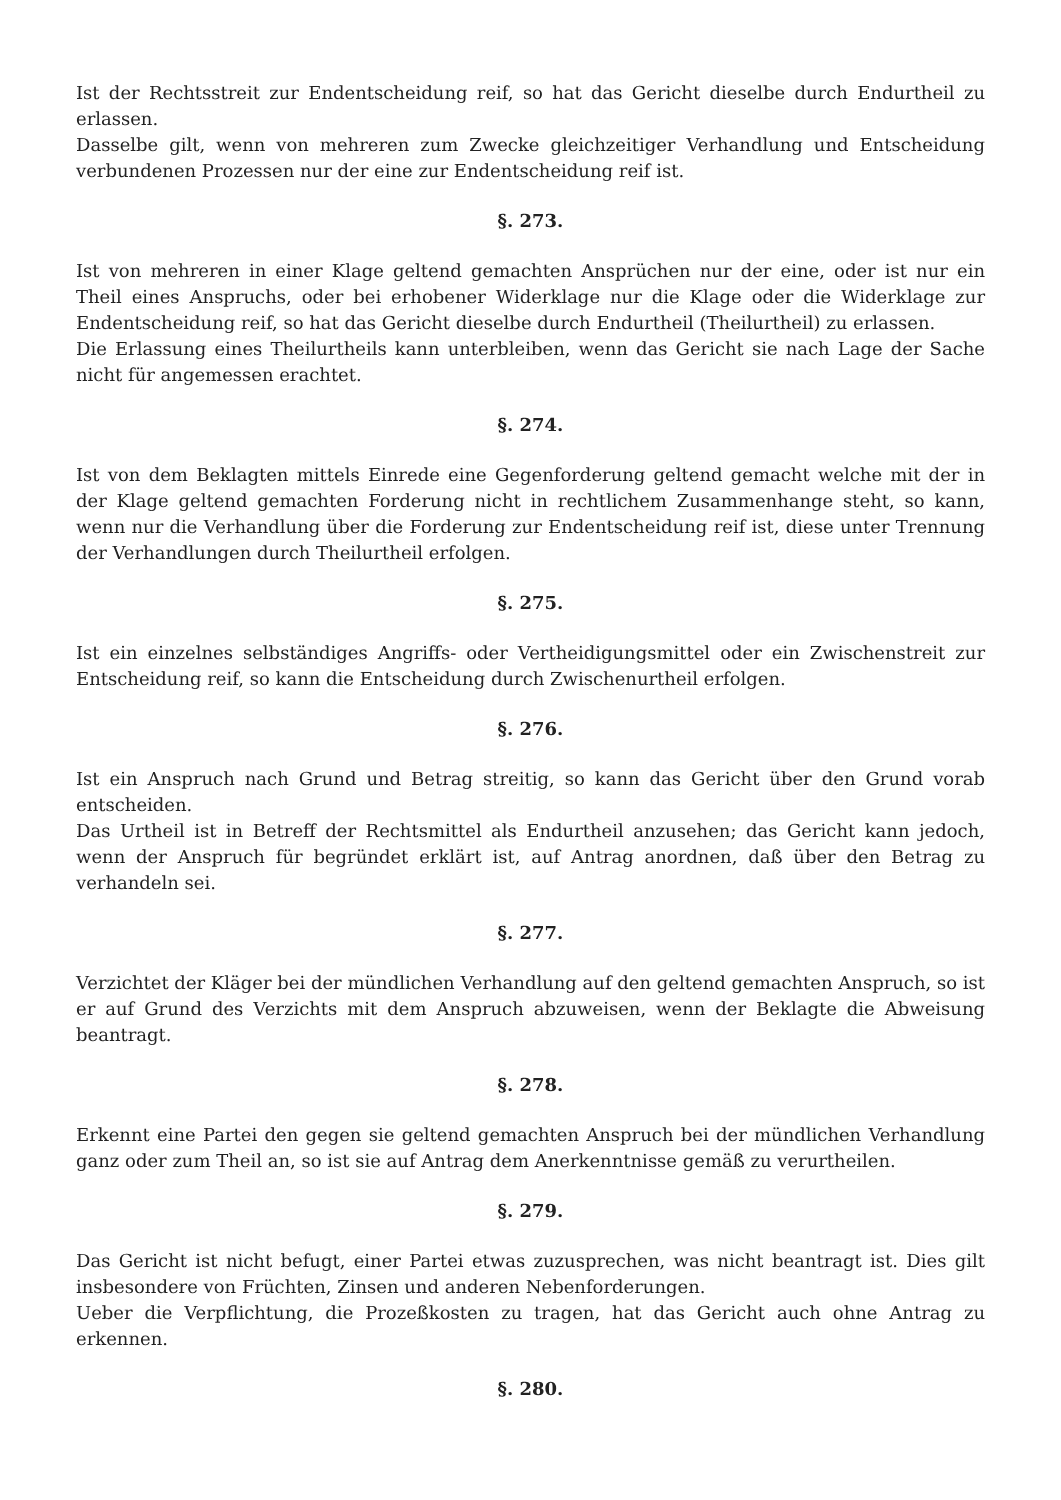Ist der Rechtsstreit zur Endentscheidung reif, so hat das Gericht dieselbe durch Endurtheil zu erlassen.
Dasselbe gilt, wenn von mehreren zum Zwecke gleichzeitiger Verhandlung und Entscheidung verbundenen Prozessen nur der eine zur Endentscheidung reif ist.
§. 273.
Ist von mehreren in einer Klage geltend gemachten Ansprüchen nur der eine, oder ist nur ein Theil eines Anspruchs, oder bei erhobener Widerklage nur die Klage oder die Widerklage zur Endentscheidung reif, so hat das Gericht dieselbe durch Endurtheil (Theilurtheil) zu erlassen.
Die Erlassung eines Theilurtheils kann unterbleiben, wenn das Gericht sie nach Lage der Sache nicht für angemessen erachtet.
§. 274.
Ist von dem Beklagten mittels Einrede eine Gegenforderung geltend gemacht welche mit der in der Klage geltend gemachten Forderung nicht in rechtlichem Zusammenhange steht, so kann, wenn nur die Verhandlung über die Forderung zur Endentscheidung reif ist, diese unter Trennung der Verhandlungen durch Theilurtheil erfolgen.
§. 275.
Ist ein einzelnes selbständiges Angriffs- oder Vertheidigungsmittel oder ein Zwischenstreit zur Entscheidung reif, so kann die Entscheidung durch Zwischenurtheil erfolgen.
§. 276.
Ist ein Anspruch nach Grund und Betrag streitig, so kann das Gericht über den Grund vorab entscheiden.
Das Urtheil ist in Betreff der Rechtsmittel als Endurtheil anzusehen; das Gericht kann jedoch, wenn der Anspruch für begründet erklärt ist, auf Antrag anordnen, daß über den Betrag zu verhandeln sei.
§. 277.
Verzichtet der Kläger bei der mündlichen Verhandlung auf den geltend gemachten Anspruch, so ist er auf Grund des Verzichts mit dem Anspruch abzuweisen, wenn der Beklagte die Abweisung beantragt.
§. 278.
Erkennt eine Partei den gegen sie geltend gemachten Anspruch bei der mündlichen Verhandlung ganz oder zum Theil an, so ist sie auf Antrag dem Anerkenntnisse gemäß zu verurtheilen.
§. 279.
Das Gericht ist nicht befugt, einer Partei etwas zuzusprechen, was nicht beantragt ist. Dies gilt insbesondere von Früchten, Zinsen und anderen Nebenforderungen.
Ueber die Verpflichtung, die Prozeßkosten zu tragen, hat das Gericht auch ohne Antrag zu erkennen.
§. 280.